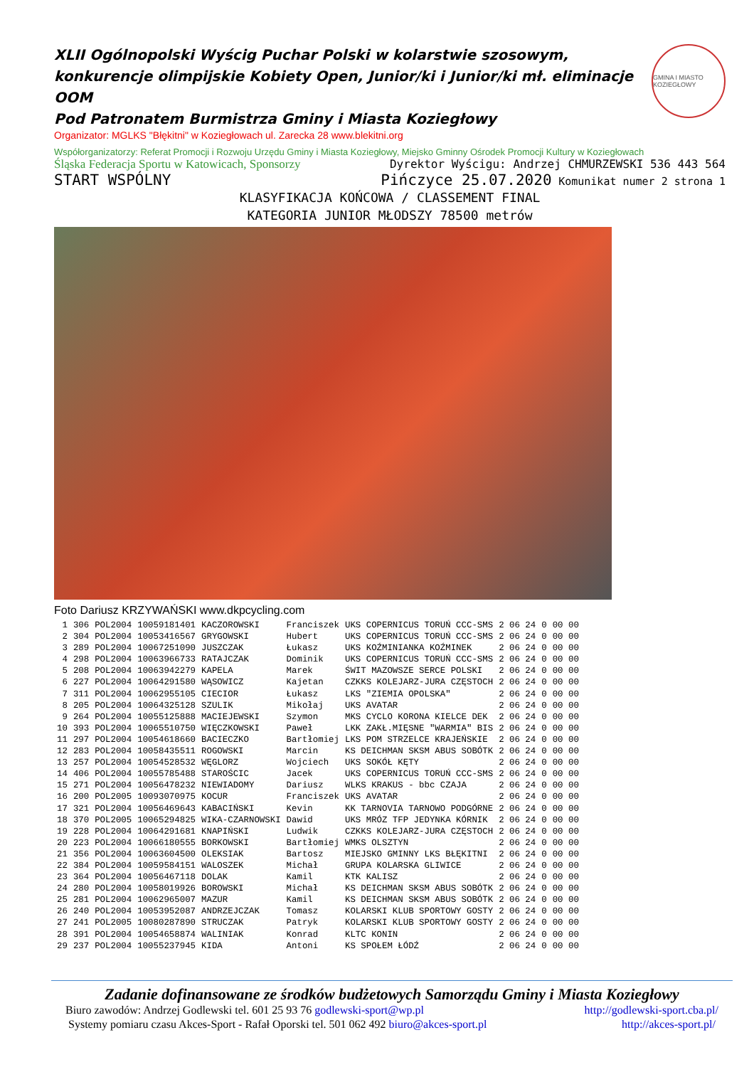XLII Ogólnopolski Wyścig Puchar Polski w kolarstwie szosowym, konkurencje olimpijskie Kobiety Open, Junior/ki i Junior/ki mł. eliminacje OOM
Pod Patronatem Burmistrza Gminy i Miasta Koziegłowy
GMINA I MIASTO KOZIEGŁOWY
Organizator: MGLKS "Błękitni" w Koziegłowach ul. Zarecka 28 www.blekitni.org
Współorganizatorzy: Referat Promocji i Rozwoju Urzędu Gminy i Miasta Koziegłowy, Miejsko Gminny Ośrodek Promocji Kultury w Koziegłowach
Śląska Federacja Sportu w Katowicach, Sponsorzy Dyrektor Wyścigu: Andrzej CHMURZEWSKI 536 443 564
START WSPÓLNY Pińczyce 25.07.2020 Komunikat numer 2 strona 1
KLASYFIKACJA KOŃCOWA / CLASSEMENT FINAL
KATEGORIA JUNIOR MŁODSZY 78500 metrów
Foto Dariusz KRZYWAŃSKI www.dkpcycling.com
| 1 | 306 | POL2004 | 10059181401 | KACZOROWSKI | Franciszek | UKS COPERNICUS TORUŃ CCC-SMS | 2 06 24 | 0 | 00 00 |
| 2 | 304 | POL2004 | 10053416567 | GRYGOWSKI | Hubert | UKS COPERNICUS TORUŃ CCC-SMS | 2 06 24 | 0 | 00 00 |
| 3 | 289 | POL2004 | 10067251090 | JUSZCZAK | Łukasz | UKS KOŹMINIANKA KOŹMINEK | 2 06 24 | 0 | 00 00 |
| 4 | 298 | POL2004 | 10063966733 | RATAJCZAK | Dominik | UKS COPERNICUS TORUŃ CCC-SMS | 2 06 24 | 0 | 00 00 |
| 5 | 208 | POL2004 | 10063942279 | KAPELA | Marek | ŚWIT MAZOWSZE SERCE POLSKI | 2 06 24 | 0 | 00 00 |
| 6 | 227 | POL2004 | 10064291580 | WĄSOWICZ | Kajetan | CZKKS KOLEJARZ-JURA CZĘSTOCH | 2 06 24 | 0 | 00 00 |
| 7 | 311 | POL2004 | 10062955105 | CIECIOR | Łukasz | LKS "ZIEMIA OPOLSKA" | 2 06 24 | 0 | 00 00 |
| 8 | 205 | POL2004 | 10064325128 | SZULIK | Mikołaj | UKS AVATAR | 2 06 24 | 0 | 00 00 |
| 9 | 264 | POL2004 | 10055125888 | MACIEJEWSKI | Szymon | MKS CYCLO KORONA KIELCE DEK | 2 06 24 | 0 | 00 00 |
| 10 | 393 | POL2004 | 10065510750 | WIĘCZKOWSKI | Paweł | LKK ZAKŁ.MIĘSNE "WARMIA" BIS | 2 06 24 | 0 | 00 00 |
| 11 | 297 | POL2004 | 10054618660 | BACIECZKO | Bartłomiej | LKS POM STRZELCE KRAJEŃSKIE | 2 06 24 | 0 | 00 00 |
| 12 | 283 | POL2004 | 10058435511 | ROGOWSKI | Marcin | KS DEICHMAN SKSM ABUS SOBÓTK | 2 06 24 | 0 | 00 00 |
| 13 | 257 | POL2004 | 10054528532 | WĘGLORZ | Wojciech | UKS SOKÓŁ KĘTY | 2 06 24 | 0 | 00 00 |
| 14 | 406 | POL2004 | 10055785488 | STAROŚCIC | Jacek | UKS COPERNICUS TORUŃ CCC-SMS | 2 06 24 | 0 | 00 00 |
| 15 | 271 | POL2004 | 10056478232 | NIEWIADOMY | Dariusz | WLKS KRAKUS - bbc CZAJA | 2 06 24 | 0 | 00 00 |
| 16 | 200 | POL2005 | 10093070975 | KOCUR | Franciszek | UKS AVATAR | 2 06 24 | 0 | 00 00 |
| 17 | 321 | POL2004 | 10056469643 | KABACIŃSKI | Kevin | KK TARNOVIA TARNOWO PODGÓRNE | 2 06 24 | 0 | 00 00 |
| 18 | 370 | POL2005 | 10065294825 | WIKA-CZARNOWSKI | Dawid | UKS MRÓZ TFP JEDYNKA KÓRNIK | 2 06 24 | 0 | 00 00 |
| 19 | 228 | POL2004 | 10064291681 | KNAPIŃSKI | Ludwik | CZKKS KOLEJARZ-JURA CZĘSTOCH | 2 06 24 | 0 | 00 00 |
| 20 | 223 | POL2004 | 10066180555 | BORKOWSKI | Bartłomiej | WMKS OLSZTYN | 2 06 24 | 0 | 00 00 |
| 21 | 356 | POL2004 | 10063604500 | OLEKSIAK | Bartosz | MIEJSKO GMINNY LKS BŁĘKITNI | 2 06 24 | 0 | 00 00 |
| 22 | 384 | POL2004 | 10059584151 | WALOSZEK | Michał | GRUPA KOLARSKA GLIWICE | 2 06 24 | 0 | 00 00 |
| 23 | 364 | POL2004 | 10056467118 | DOLAK | Kamil | KTK KALISZ | 2 06 24 | 0 | 00 00 |
| 24 | 280 | POL2004 | 10058019926 | BOROWSKI | Michał | KS DEICHMAN SKSM ABUS SOBÓTK | 2 06 24 | 0 | 00 00 |
| 25 | 281 | POL2004 | 10062965007 | MAZUR | Kamil | KS DEICHMAN SKSM ABUS SOBÓTK | 2 06 24 | 0 | 00 00 |
| 26 | 240 | POL2004 | 10053952087 | ANDRZEJCZAK | Tomasz | KOLARSKI KLUB SPORTOWY GOSTY | 2 06 24 | 0 | 00 00 |
| 27 | 241 | POL2005 | 10080287890 | STRUCZAK | Patryk | KOLARSKI KLUB SPORTOWY GOSTY | 2 06 24 | 0 | 00 00 |
| 28 | 391 | POL2004 | 10054658874 | WALINIAK | Konrad | KLTC KONIN | 2 06 24 | 0 | 00 00 |
| 29 | 237 | POL2004 | 10055237945 | KIDA | Antoni | KS SPOŁEM ŁÓDŹ | 2 06 24 | 0 | 00 00 |
Zadanie dofinansowane ze środków budżetowych Samorządu Gminy i Miasta Koziegłowy
Biuro zawodów: Andrzej Godlewski tel. 601 25 93 76 godlewski-sport@wp.pl http://godlewski-sport.cba.pl/
Systemy pomiaru czasu Akces-Sport - Rafał Oporski tel. 501 062 492 biuro@akces-sport.pl http://akces-sport.pl/